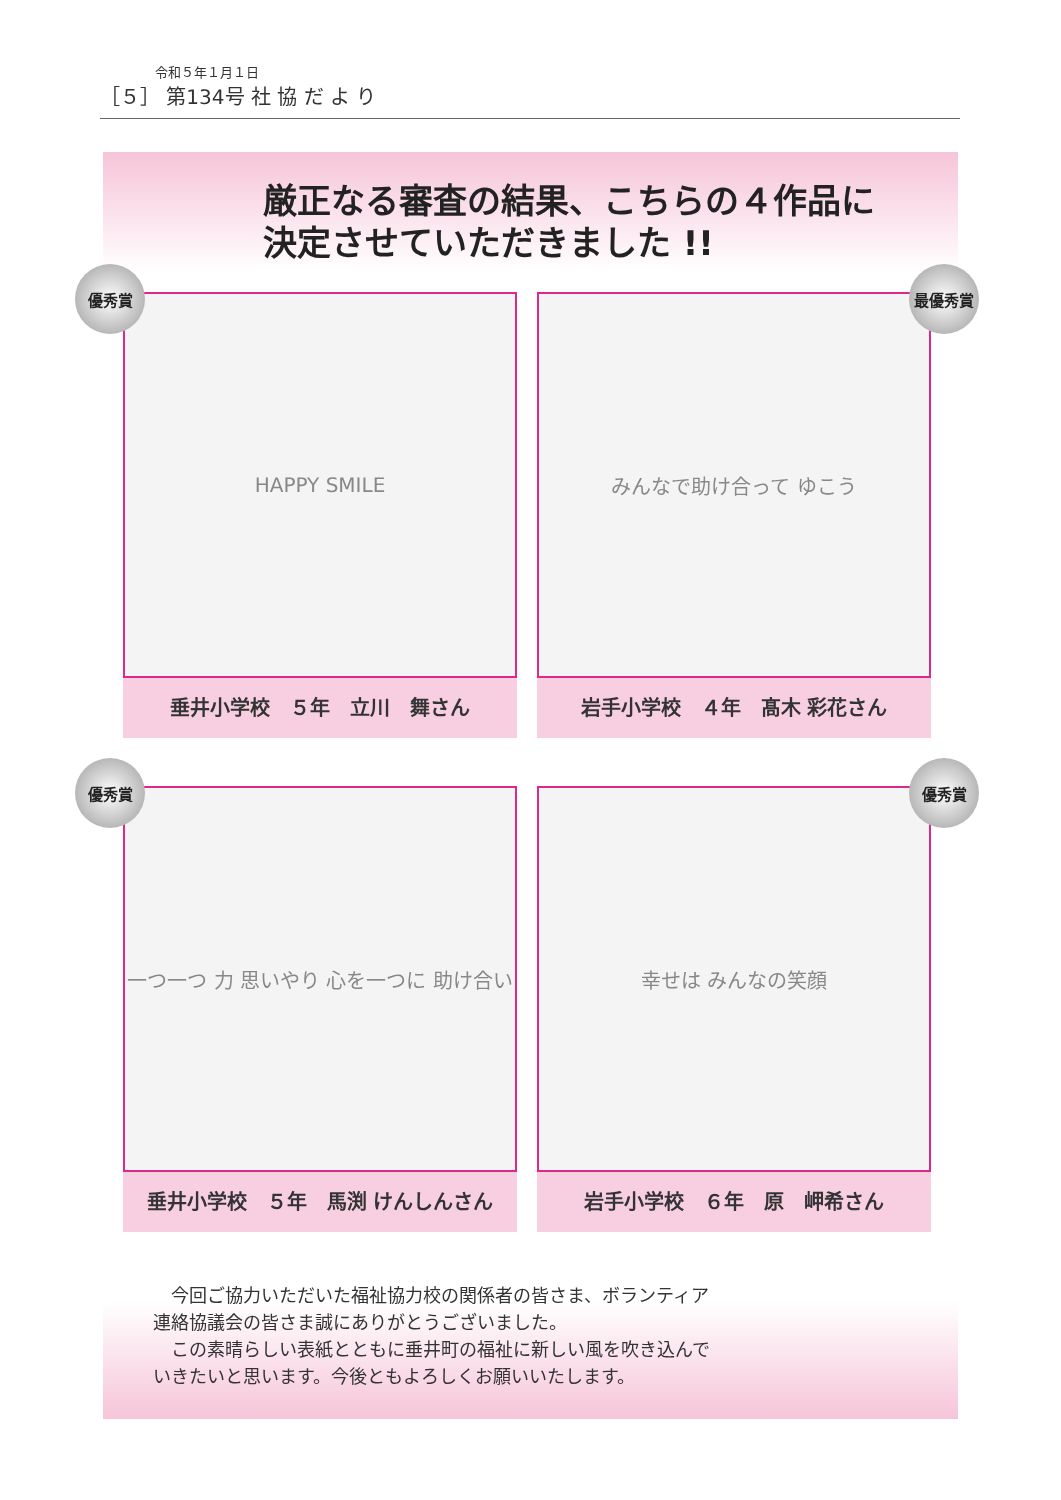令和５年１月１日
［５］ 第134号 社 協 だ よ り
厳正なる審査の結果、こちらの４作品に
決定させていただきました !!
優秀賞
HAPPY SMILE
垂井小学校　５年　立川　舞さん
最優秀賞
みんなで助け合って ゆこう
岩手小学校　４年　髙木 彩花さん
優秀賞
一つ一つ 力 思いやり 心を一つに 助け合い
垂井小学校　５年　馬渕 けんしんさん
優秀賞
幸せは みんなの笑顔
岩手小学校　６年　原　岬希さん
　今回ご協力いただいた福祉協力校の関係者の皆さま、ボランティア連絡協議会の皆さま誠にありがとうございました。
　この素晴らしい表紙とともに垂井町の福祉に新しい風を吹き込んでいきたいと思います。今後ともよろしくお願いいたします。